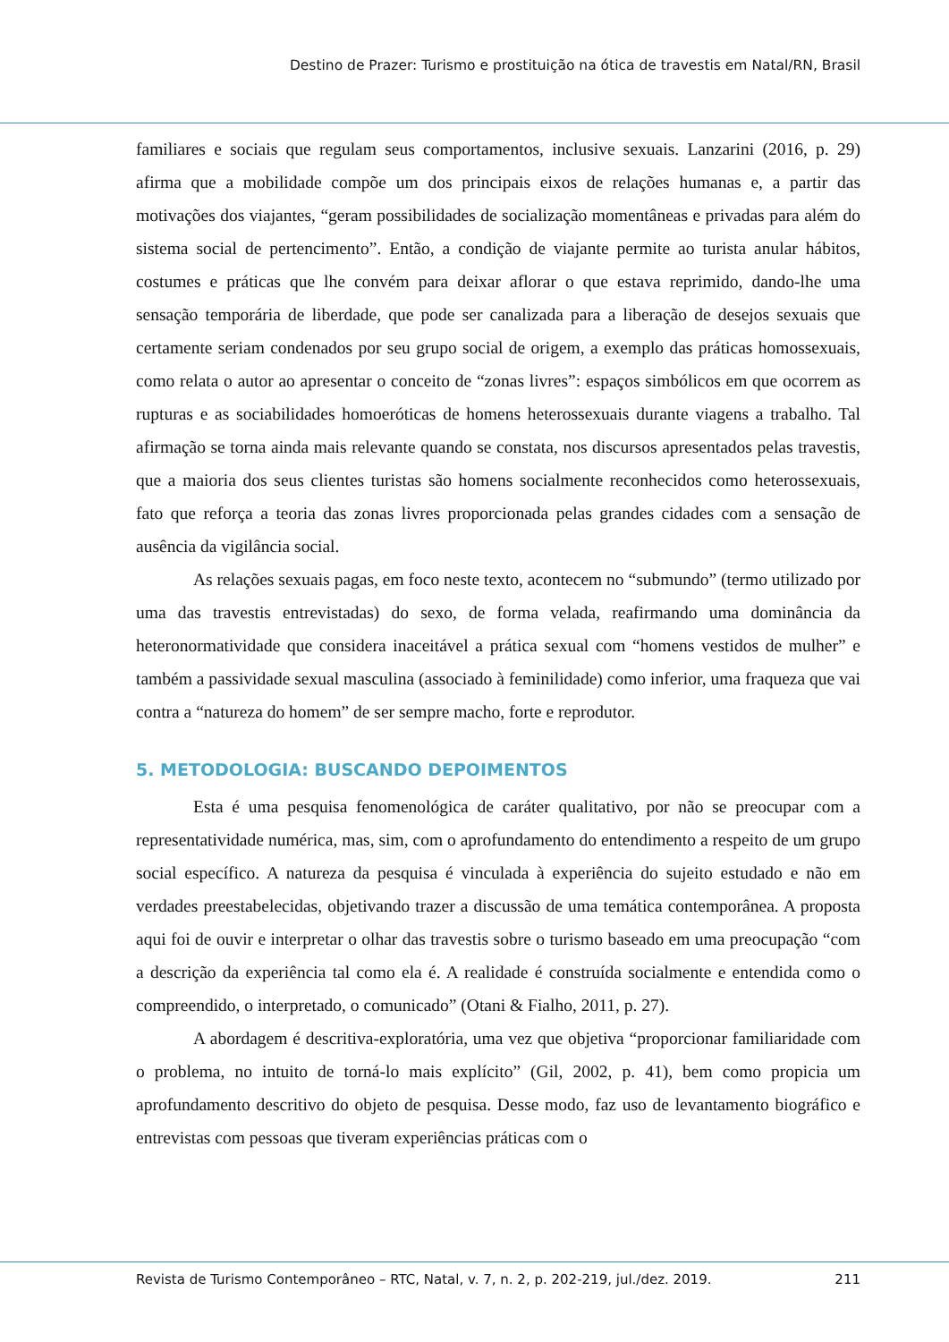Destino de Prazer: Turismo e prostituição na ótica de travestis em Natal/RN, Brasil
familiares e sociais que regulam seus comportamentos, inclusive sexuais. Lanzarini (2016, p. 29) afirma que a mobilidade compõe um dos principais eixos de relações humanas e, a partir das motivações dos viajantes, “geram possibilidades de socialização momentâneas e privadas para além do sistema social de pertencimento”. Então, a condição de viajante permite ao turista anular hábitos, costumes e práticas que lhe convém para deixar aflorar o que estava reprimido, dando-lhe uma sensação temporária de liberdade, que pode ser canalizada para a liberação de desejos sexuais que certamente seriam condenados por seu grupo social de origem, a exemplo das práticas homossexuais, como relata o autor ao apresentar o conceito de “zonas livres”: espaços simbólicos em que ocorrem as rupturas e as sociabilidades homoeróticas de homens heterossexuais durante viagens a trabalho. Tal afirmação se torna ainda mais relevante quando se constata, nos discursos apresentados pelas travestis, que a maioria dos seus clientes turistas são homens socialmente reconhecidos como heterossexuais, fato que reforça a teoria das zonas livres proporcionada pelas grandes cidades com a sensação de ausência da vigilância social.
As relações sexuais pagas, em foco neste texto, acontecem no “submundo” (termo utilizado por uma das travestis entrevistadas) do sexo, de forma velada, reafirmando uma dominância da heteronormatividade que considera inaceitável a prática sexual com “homens vestidos de mulher” e também a passividade sexual masculina (associado à feminilidade) como inferior, uma fraqueza que vai contra a “natureza do homem” de ser sempre macho, forte e reprodutor.
5. METODOLOGIA: BUSCANDO DEPOIMENTOS
Esta é uma pesquisa fenomenológica de caráter qualitativo, por não se preocupar com a representatividade numérica, mas, sim, com o aprofundamento do entendimento a respeito de um grupo social específico. A natureza da pesquisa é vinculada à experiência do sujeito estudado e não em verdades preestabelecidas, objetivando trazer a discussão de uma temática contemporânea. A proposta aqui foi de ouvir e interpretar o olhar das travestis sobre o turismo baseado em uma preocupação “com a descrição da experiência tal como ela é. A realidade é construída socialmente e entendida como o compreendido, o interpretado, o comunicado” (Otani & Fialho, 2011, p. 27).
A abordagem é descritiva-exploratória, uma vez que objetiva “proporcionar familiaridade com o problema, no intuito de torná-lo mais explícito” (Gil, 2002, p. 41), bem como propicia um aprofundamento descritivo do objeto de pesquisa. Desse modo, faz uso de levantamento biográfico e entrevistas com pessoas que tiveram experiências práticas com o
Revista de Turismo Contemporâneo – RTC, Natal, v. 7, n. 2, p. 202-219, jul./dez. 2019. 211